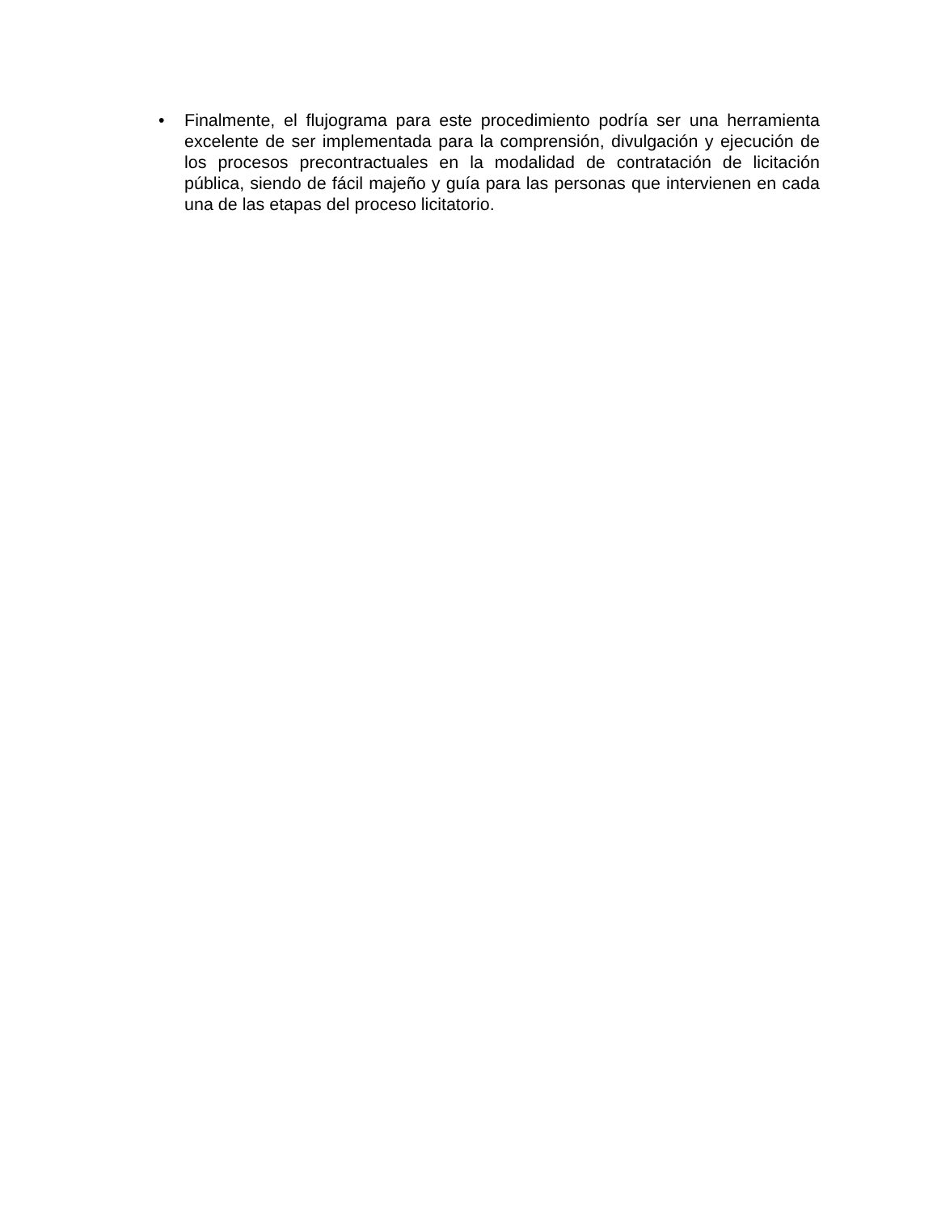• Finalmente, el flujograma para este procedimiento podría ser una herramienta excelente de ser implementada para la comprensión, divulgación y ejecución de los procesos precontractuales en la modalidad de contratación de licitación pública, siendo de fácil majeño y guía para las personas que intervienen en cada una de las etapas del proceso licitatorio.